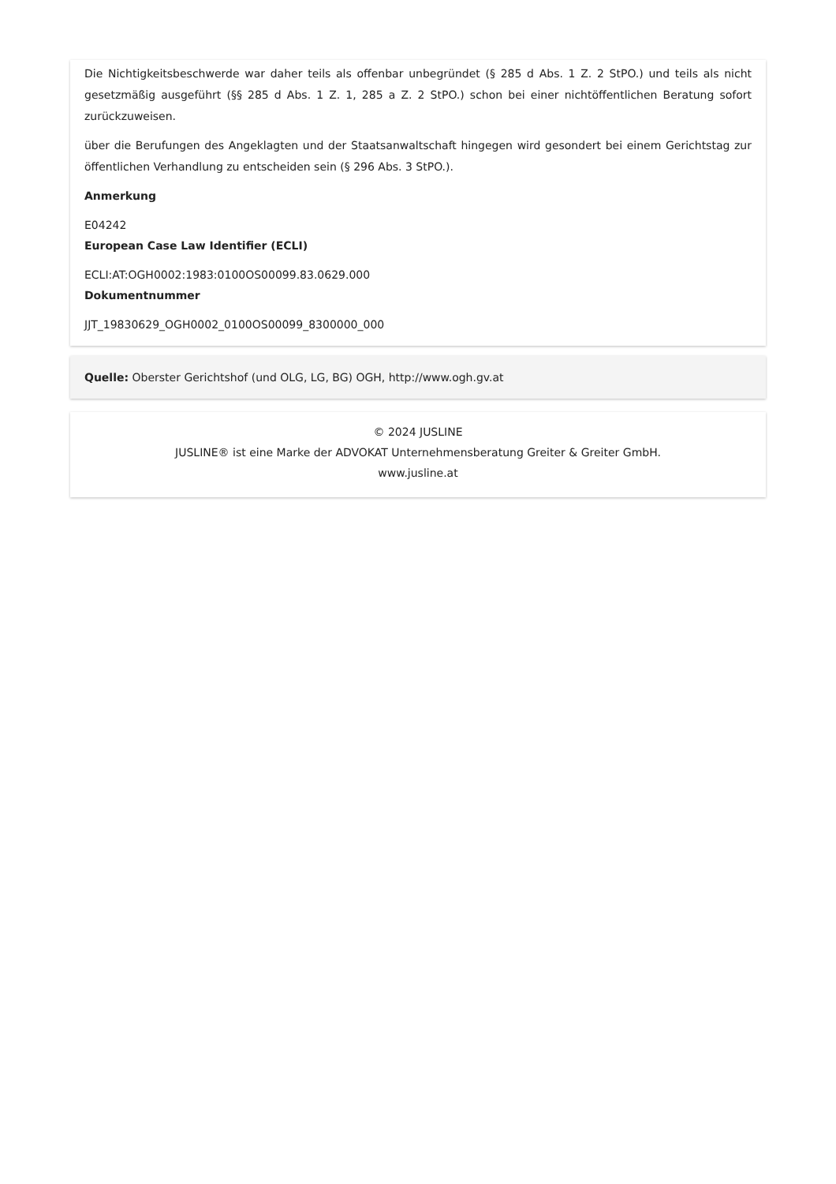Die Nichtigkeitsbeschwerde war daher teils als offenbar unbegründet (§ 285 d Abs. 1 Z. 2 StPO.) und teils als nicht gesetzmäßig ausgeführt (§§ 285 d Abs. 1 Z. 1, 285 a Z. 2 StPO.) schon bei einer nichtöffentlichen Beratung sofort zurückzuweisen.
über die Berufungen des Angeklagten und der Staatsanwaltschaft hingegen wird gesondert bei einem Gerichtstag zur öffentlichen Verhandlung zu entscheiden sein (§ 296 Abs. 3 StPO.).
Anmerkung
E04242
European Case Law Identifier (ECLI)
ECLI:AT:OGH0002:1983:0100OS00099.83.0629.000
Dokumentnummer
JJT_19830629_OGH0002_0100OS00099_8300000_000
Quelle: Oberster Gerichtshof (und OLG, LG, BG) OGH, http://www.ogh.gv.at
© 2024 JUSLINE
JUSLINE® ist eine Marke der ADVOKAT Unternehmensberatung Greiter & Greiter GmbH.
www.jusline.at